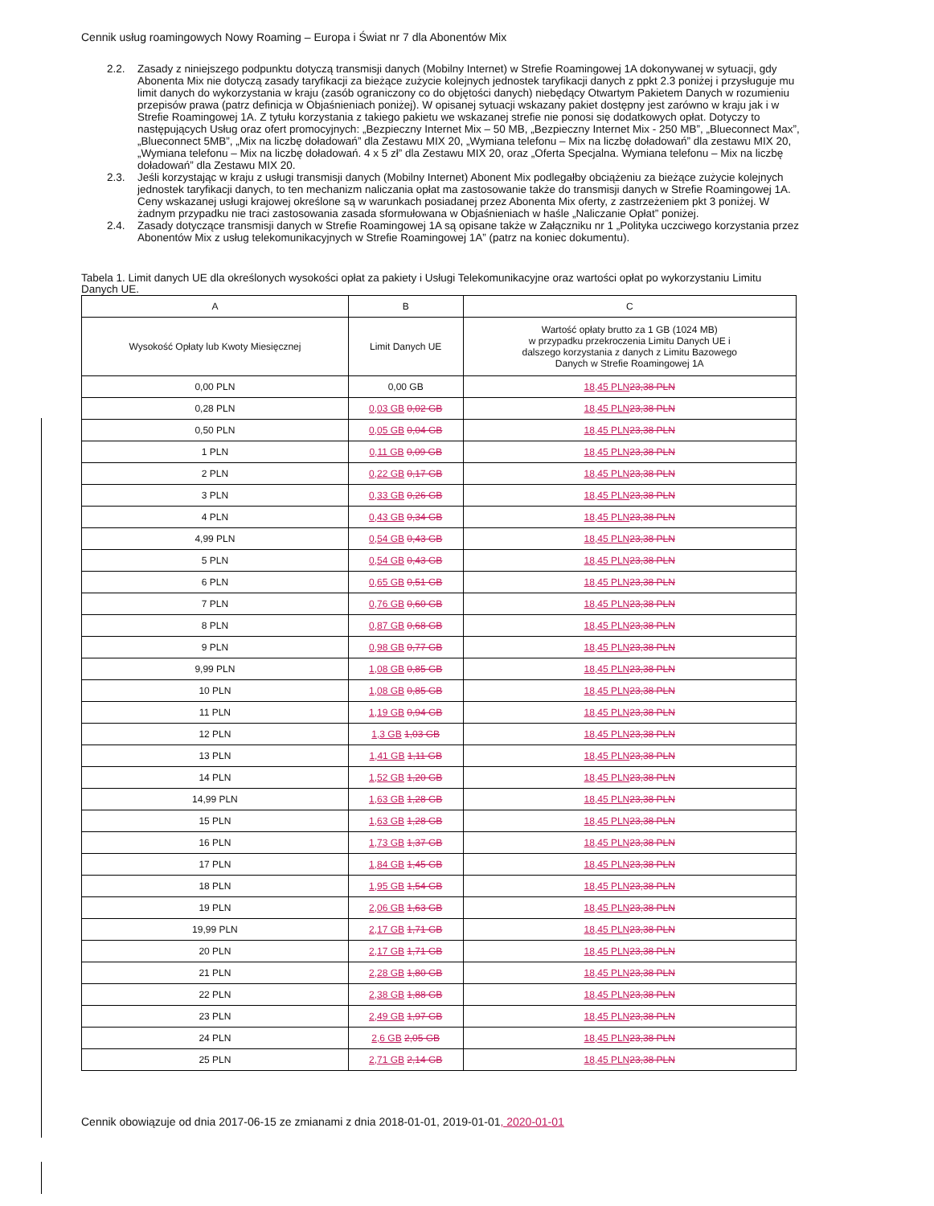Cennik usług roamingowych Nowy Roaming – Europa i Świat nr 7 dla Abonentów Mix
2.2. Zasady z niniejszego podpunktu dotyczą transmisji danych (Mobilny Internet) w Strefie Roamingowej 1A dokonywanej w sytuacji, gdy Abonenta Mix nie dotyczą zasady taryfikacji za bieżące zużycie kolejnych jednostek taryfikacji danych z ppkt 2.3 poniżej i przysługuje mu limit danych do wykorzystania w kraju (zasób ograniczony co do objętości danych) niebędący Otwartym Pakietem Danych w rozumieniu przepisów prawa (patrz definicja w Objaśnieniach poniżej). W opisanej sytuacji wskazany pakiet dostępny jest zarówno w kraju jak i w Strefie Roamingowej 1A. Z tytułu korzystania z takiego pakietu we wskazanej strefie nie ponosi się dodatkowych opłat. Dotyczy to następujących Usług oraz ofert promocyjnych: „Bezpieczny Internet Mix – 50 MB, „Bezpieczny Internet Mix - 250 MB”, „Blueconnect Max”, „Blueconnect 5MB”, „Mix na liczbę doładowań” dla Zestawu MIX 20, „Wymiana telefonu – Mix na liczbę doładowań” dla zestawu MIX 20, „Wymiana telefonu – Mix na liczbę doładowań. 4 x 5 zł” dla Zestawu MIX 20, oraz „Oferta Specjalna. Wymiana telefonu – Mix na liczbę doładowań” dla Zestawu MIX 20.
2.3. Jeśli korzystając w kraju z usługi transmisji danych (Mobilny Internet) Abonent Mix podlegałby obciążeniu za bieżące zużycie kolejnych jednostek taryfikacji danych, to ten mechanizm naliczania opłat ma zastosowanie także do transmisji danych w Strefie Roamingowej 1A. Ceny wskazanej usługi krajowej określone są w warunkach posiadanej przez Abonenta Mix oferty, z zastrzeżeniem pkt 3 poniżej. W żadnym przypadku nie traci zastosowania zasada sformułowana w Objaśnieniach w haśle „Naliczanie Opłat” poniżej.
2.4. Zasady dotyczące transmisji danych w Strefie Roamingowej 1A są opisane także w Załączniku nr 1 „Polityka uczciwego korzystania przez Abonentów Mix z usług telekomunikacyjnych w Strefie Roamingowej 1A” (patrz na koniec dokumentu).
Tabela 1. Limit danych UE dla określonych wysokości opłat za pakiety i Usługi Telekomunikacyjne oraz wartości opłat po wykorzystaniu Limitu Danych UE.
| A | B | C |
| --- | --- | --- |
| Wysokość Opłaty lub Kwoty Miesięcznej | Limit Danych UE | Wartość opłaty brutto za 1 GB (1024 MB) w przypadku przekroczenia Limitu Danych UE i dalszego korzystania z danych z Limitu Bazowego Danych w Strefie Roamingowej 1A |
| 0,00 PLN | 0,00 GB | 18,45 PLN 23,38 PLN |
| 0,28 PLN | 0,03 GB 0,02 GB | 18,45 PLN 23,38 PLN |
| 0,50 PLN | 0,05 GB 0,04 GB | 18,45 PLN 23,38 PLN |
| 1 PLN | 0,11 GB 0,09 GB | 18,45 PLN 23,38 PLN |
| 2 PLN | 0,22 GB 0,17 GB | 18,45 PLN 23,38 PLN |
| 3 PLN | 0,33 GB 0,26 GB | 18,45 PLN 23,38 PLN |
| 4 PLN | 0,43 GB 0,34 GB | 18,45 PLN 23,38 PLN |
| 4,99 PLN | 0,54 GB 0,43 GB | 18,45 PLN 23,38 PLN |
| 5 PLN | 0,54 GB 0,43 GB | 18,45 PLN 23,38 PLN |
| 6 PLN | 0,65 GB 0,51 GB | 18,45 PLN 23,38 PLN |
| 7 PLN | 0,76 GB 0,60 GB | 18,45 PLN 23,38 PLN |
| 8 PLN | 0,87 GB 0,68 GB | 18,45 PLN 23,38 PLN |
| 9 PLN | 0,98 GB 0,77 GB | 18,45 PLN 23,38 PLN |
| 9,99 PLN | 1,08 GB 0,85 GB | 18,45 PLN 23,38 PLN |
| 10 PLN | 1,08 GB 0,85 GB | 18,45 PLN 23,38 PLN |
| 11 PLN | 1,19 GB 0,94 GB | 18,45 PLN 23,38 PLN |
| 12 PLN | 1,3 GB 1,03 GB | 18,45 PLN 23,38 PLN |
| 13 PLN | 1,41 GB 1,11 GB | 18,45 PLN 23,38 PLN |
| 14 PLN | 1,52 GB 1,20 GB | 18,45 PLN 23,38 PLN |
| 14,99 PLN | 1,63 GB 1,28 GB | 18,45 PLN 23,38 PLN |
| 15 PLN | 1,63 GB 1,28 GB | 18,45 PLN 23,38 PLN |
| 16 PLN | 1,73 GB 1,37 GB | 18,45 PLN 23,38 PLN |
| 17 PLN | 1,84 GB 1,45 GB | 18,45 PLN 23,38 PLN |
| 18 PLN | 1,95 GB 1,54 GB | 18,45 PLN 23,38 PLN |
| 19 PLN | 2,06 GB 1,63 GB | 18,45 PLN 23,38 PLN |
| 19,99 PLN | 2,17 GB 1,71 GB | 18,45 PLN 23,38 PLN |
| 20 PLN | 2,17 GB 1,71 GB | 18,45 PLN 23,38 PLN |
| 21 PLN | 2,28 GB 1,80 GB | 18,45 PLN 23,38 PLN |
| 22 PLN | 2,38 GB 1,88 GB | 18,45 PLN 23,38 PLN |
| 23 PLN | 2,49 GB 1,97 GB | 18,45 PLN 23,38 PLN |
| 24 PLN | 2,6 GB 2,05 GB | 18,45 PLN 23,38 PLN |
| 25 PLN | 2,71 GB 2,14 GB | 18,45 PLN 23,38 PLN |
Cennik obowiązuje od dnia 2017-06-15 ze zmianami z dnia 2018-01-01, 2019-01-01, 2020-01-01